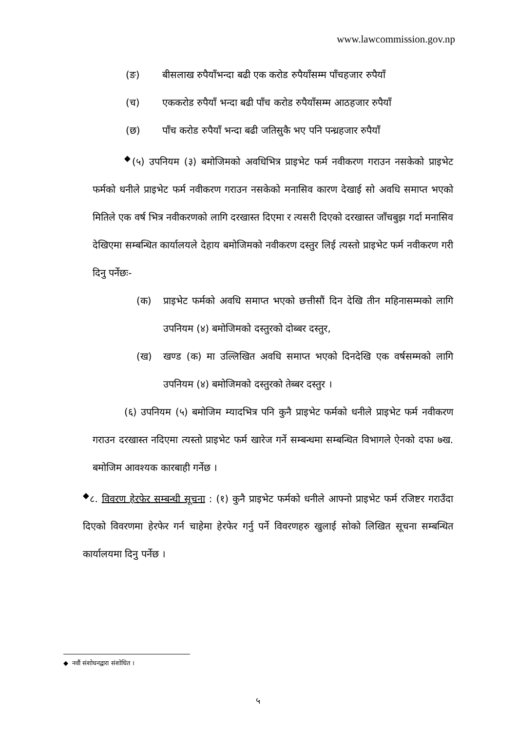www.lawcommission.gov.np
(ङ) बीसलाख रुपैयाँभन्दा बढी एक करोड रुपैयाँसम्म पाँचहजार रुपैयाँ
(च) एककरोड रुपैयाँ भन्दा बढी पाँच करोड रुपैयाँसम्म आठहजार रुपैयाँ
(छ) पाँच करोड रुपैयाँ भन्दा बढी जतिसुकै भए पनि पन्ध्रहजार रुपैयाँ
<sup>◆</sup>(५) उपनियम (३) बमोजिमको अवधिभित्र प्राइभेट फर्म नवीकरण गराउन नसकेको प्राइभेट फर्मको धनीले प्राइभेट फर्म नवीकरण गराउन नसकेको मनासिव कारण देखाई सो अवधि समाप्त भएको मितिले एक वर्ष भित्र नवीकरणको लागि दरखास्त दिएमा र त्यसरी दिएको दरखास्त जाँचबुझ गर्दा मनासिव देखिएमा सम्बन्धित कार्यालयले देहाय बमोजिमको नवीकरण दस्तुर लिई त्यस्तो प्राइभेट फर्म नवीकरण गरी दिनु पर्नेछः-
(क) प्राइभेट फर्मको अवधि समाप्त भएको छत्तीसौं दिन देखि तीन महिनासम्मको लागि उपनियम (४) बमोजिमको दस्तुरको दोब्बर दस्तुर,
(ख) खण्ड (क) मा उल्लिखित अवधि समाप्त भएको दिनदेखि एक वर्षसम्मको लागि उपनियम (४) बमोजिमको दस्तुरको तेब्बर दस्तुर ।
(६) उपनियम (५) बमोजिम म्यादभित्र पनि कुनै प्राइभेट फर्मको धनीले प्राइभेट फर्म नवीकरण गराउन दरखास्त नदिएमा त्यस्तो प्राइभेट फर्म खारेज गर्ने सम्बन्धमा सम्बन्धित विभागले ऐनको दफा ७ख. बमोजिम आवश्यक कारबाही गर्नेछ ।
<sup>◆</sup>८. विवरण हेरफेर सम्बन्धी सूचना : (१) कुनै प्राइभेट फर्मको धनीले आफ्नो प्राइभेट फर्म रजिष्टर गराउँदा दिएको विवरणमा हेरफेर गर्न चाहेमा हेरफेर गर्नु पर्ने विवरणहरु खुलाई सोको लिखित सूचना सम्बन्धित कार्यालयमा दिनु पर्नेछ ।
◆ नवौं संशोधनद्वारा संशोधित ।
५